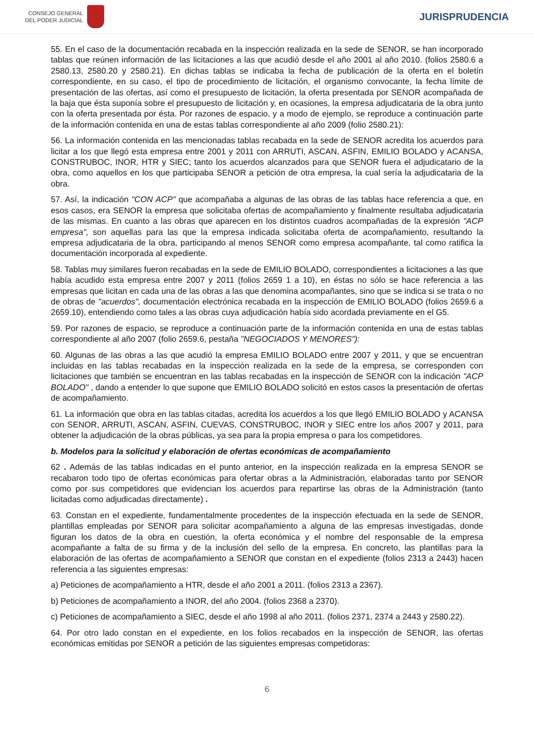CONSEJO GENERAL
DEL PODER JUDICIAL
JURISPRUDENCIA
55. En el caso de la documentación recabada en la inspección realizada en la sede de SENOR, se han incorporado tablas que reúnen información de las licitaciones a las que acudió desde el año 2001 al año 2010. (folios 2580.6 a 2580.13, 2580.20 y 2580.21). En dichas tablas se indicaba la fecha de publicación de la oferta en el boletín correspondiente, en su caso, el tipo de procedimiento de licitación, el organismo convocante, la fecha límite de presentación de las ofertas, así como el presupuesto de licitación, la oferta presentada por SENOR acompañada de la baja que ésta suponía sobre el presupuesto de licitación y, en ocasiones, la empresa adjudicataria de la obra junto con la oferta presentada por ésta. Por razones de espacio, y a modo de ejemplo, se reproduce a continuación parte de la información contenida en una de estas tablas correspondiente al año 2009 (folio 2580.21):
56. La información contenida en las mencionadas tablas recabada en la sede de SENOR acredita los acuerdos para licitar a los que llegó esta empresa entre 2001 y 2011 con ARRUTI, ASCAN, ASFIN, EMILIO BOLADO y ACANSA, CONSTRUBOC, INOR, HTR y SIEC; tanto los acuerdos alcanzados para que SENOR fuera el adjudicatario de la obra, como aquellos en los que participaba SENOR a petición de otra empresa, la cual sería la adjudicataria de la obra.
57. Así, la indicación "CON ACP" que acompañaba a algunas de las obras de las tablas hace referencia a que, en esos casos, era SENOR la empresa que solicitaba ofertas de acompañamiento y finalmente resultaba adjudicataria de las mismas. En cuanto a las obras que aparecen en los distintos cuadros acompañadas de la expresión "ACP empresa", son aquellas para las que la empresa indicada solicitaba oferta de acompañamiento, resultando la empresa adjudicataria de la obra, participando al menos SENOR como empresa acompañante, tal como ratifica la documentación incorporada al expediente.
58. Tablas muy similares fueron recabadas en la sede de EMILIO BOLADO, correspondientes a licitaciones a las que había acudido esta empresa entre 2007 y 2011 (folios 2659 1 a 10), en éstas no sólo se hace referencia a las empresas que licitan en cada una de las obras a las que denomina acompañantes, sino que se indica si se trata o no de obras de "acuerdos", documentación electrónica recabada en la inspección de EMILIO BOLADO (folios 2659.6 a 2659.10), entendiendo como tales a las obras cuya adjudicación había sido acordada previamente en el G5.
59. Por razones de espacio, se reproduce a continuación parte de la información contenida en una de estas tablas correspondiente al año 2007 (folio 2659.6, pestaña "NEGOCIADOS Y MENORES"):
60. Algunas de las obras a las que acudió la empresa EMILIO BOLADO entre 2007 y 2011, y que se encuentran incluidas en las tablas recabadas en la inspección realizada en la sede de la empresa, se corresponden con licitaciones que también se encuentran en las tablas recabadas en la inspección de SENOR con la indicación "ACP BOLADO" , dando a entender lo que supone que EMILIO BOLADO solicitó en estos casos la presentación de ofertas de acompañamiento.
61. La información que obra en las tablas citadas, acredita los acuerdos a los que llegó EMILIO BOLADO y ACANSA con SENOR, ARRUTI, ASCAN, ASFIN, CUEVAS, CONSTRUBOC, INOR y SIEC entre los años 2007 y 2011, para obtener la adjudicación de la obras públicas, ya sea para la propia empresa o para los competidores.
b. Modelos para la solicitud y elaboración de ofertas económicas de acompañamiento
62 . Además de las tablas indicadas en el punto anterior, en la inspección realizada en la empresa SENOR se recabaron todo tipo de ofertas económicas para ofertar obras a la Administración, elaboradas tanto por SENOR como por sus competidores que evidencian los acuerdos para repartirse las obras de la Administración (tanto licitadas como adjudicadas directamente) .
63. Constan en el expediente, fundamentalmente procedentes de la inspección efectuada en la sede de SENOR, plantillas empleadas por SENOR para solicitar acompañamiento a alguna de las empresas investigadas, donde figuran los datos de la obra en cuestión, la oferta económica y el nombre del responsable de la empresa acompañante a falta de su firma y de la inclusión del sello de la empresa. En concreto, las plantillas para la elaboración de las ofertas de acompañamiento a SENOR que constan en el expediente (folios 2313 a 2443) hacen referencia a las siguientes empresas:
a) Peticiones de acompañamiento a HTR, desde el año 2001 a 2011. (folios 2313 a 2367).
b) Peticiones de acompañamiento a INOR, del año 2004. (folios 2368 a 2370).
c) Peticiones de acompañamiento a SIEC, desde el año 1998 al año 2011. (folios 2371, 2374 a 2443 y 2580.22).
64. Por otro lado constan en el expediente, en los folios recabados en la inspección de SENOR, las ofertas económicas emitidas por SENOR a petición de las siguientes empresas competidoras:
6